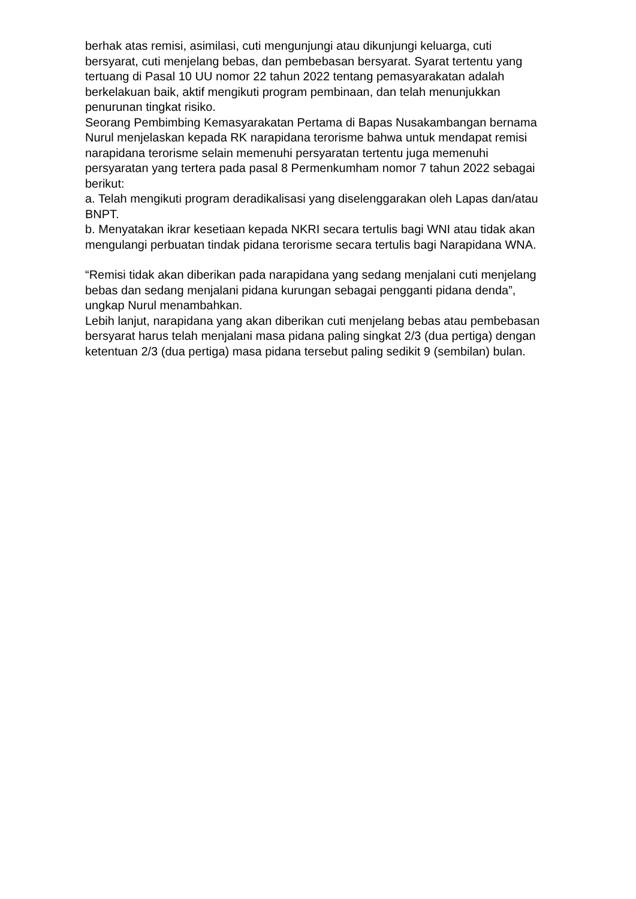berhak atas remisi, asimilasi, cuti mengunjungi atau dikunjungi keluarga, cuti bersyarat, cuti menjelang bebas, dan pembebasan bersyarat. Syarat tertentu yang tertuang di Pasal 10 UU nomor 22 tahun 2022 tentang pemasyarakatan adalah berkelakuan baik, aktif mengikuti program pembinaan, dan telah menunjukkan penurunan tingkat risiko.
Seorang Pembimbing Kemasyarakatan Pertama di Bapas Nusakambangan bernama Nurul menjelaskan kepada RK narapidana terorisme bahwa untuk mendapat remisi narapidana terorisme selain memenuhi persyaratan tertentu juga memenuhi persyaratan yang tertera pada pasal 8 Permenkumham nomor 7 tahun 2022 sebagai berikut:
a. Telah mengikuti program deradikalisasi yang diselenggarakan oleh Lapas dan/atau BNPT.
b. Menyatakan ikrar kesetiaan kepada NKRI secara tertulis bagi WNI atau tidak akan mengulangi perbuatan tindak pidana terorisme secara tertulis bagi Narapidana WNA.
“Remisi tidak akan diberikan pada narapidana yang sedang menjalani cuti menjelang bebas dan sedang menjalani pidana kurungan sebagai pengganti pidana denda”, ungkap Nurul menambahkan.
Lebih lanjut, narapidana yang akan diberikan cuti menjelang bebas atau pembebasan bersyarat harus telah menjalani masa pidana paling singkat 2/3 (dua pertiga) dengan ketentuan 2/3 (dua pertiga) masa pidana tersebut paling sedikit 9 (sembilan) bulan.